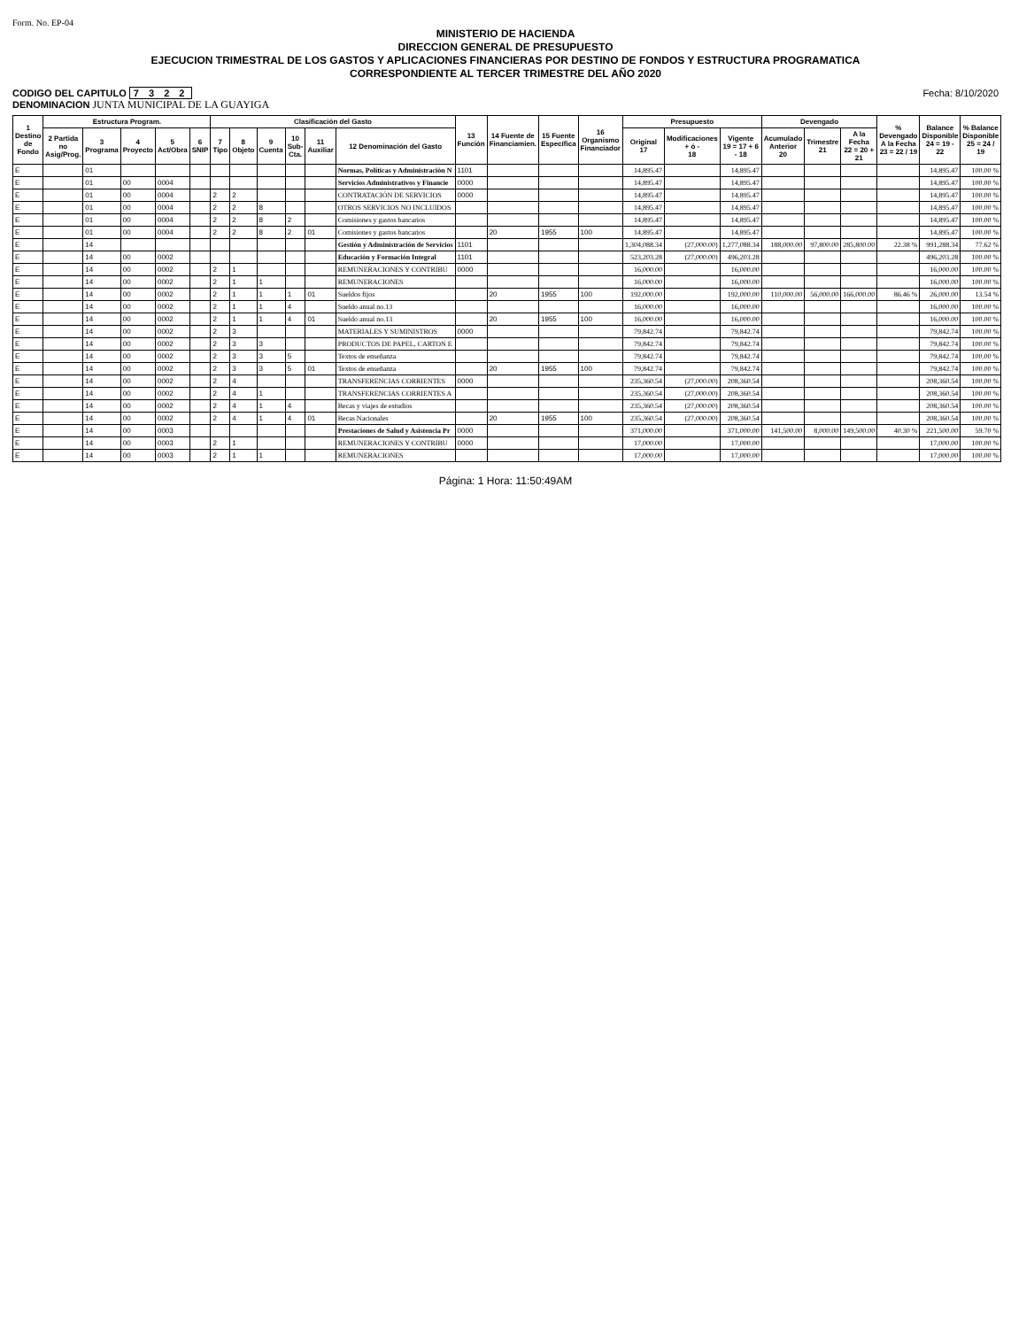Form. No. EP-04
MINISTERIO DE HACIENDA
DIRECCION GENERAL DE PRESUPUESTO
EJECUCION TRIMESTRAL DE LOS GASTOS Y APLICACIONES FINANCIERAS POR DESTINO DE FONDOS Y ESTRUCTURA PROGRAMATICA
CORRESPONDIENTE AL TERCER TRIMESTRE DEL AÑO 2020
CODIGO DEL CAPITULO 7 3 2 2
DENOMINACION JUNTA MUNICIPAL DE LA GUAYIGA
Fecha: 8/10/2020
| 1 Destino de Fondo | Estructura Program. | | | | | Clasificación del Gasto | | | | | | 13 Función | 14 Fuente de Financiamien. | 15 Fuente Específica | 16 Organismo Financiador | Presupuesto | | | Devengado | | | % Devengado A la Fecha 23 = 22 / 19 | Balance Disponible 24 = 19 - 22 | % Balance Disponible 25 = 24 / 19 |
| --- | --- | --- | --- | --- | --- | --- | --- | --- | --- | --- | --- | --- | --- | --- | --- | --- | --- | --- | --- | --- | --- | --- | --- | --- |
| | 2 Partida no Asig/Prog. | 3 Programa | 4 Proyecto | 5 Act/Obra | 6 SNIP | 7 Tipo | 8 Objeto | 9 Cuenta | 10 Sub-Cta. | 11 Auxiliar | 12 Denominación del Gasto | | | | | Original 17 | Modificaciones + ó - 18 | Vigente 19 = 17 + 6 - 18 | Acumulado Anterior 20 | Trimestre 21 | A la Fecha 22 = 20 + 21 | | | |
| E | | 01 | | | | | | | | | Normas, Políticas y Administración N | 1101 | | | | 14,895.47 | | 14,895.47 | | | | | 14,895.47 | 100.00 % |
| E | | 01 | 00 | 0004 | | | | | | | Servicios Administrativos y Financie | 0000 | | | | 14,895.47 | | 14,895.47 | | | | | 14,895.47 | 100.00 % |
| E | | 01 | 00 | 0004 | | 2 | 2 | | | | CONTRATACIÓN DE SERVICIOS | 0000 | | | | 14,895.47 | | 14,895.47 | | | | | 14,895.47 | 100.00 % |
| E | | 01 | 00 | 0004 | | 2 | 2 | 8 | | | OTROS SERVICIOS NO INCLUIDOS | | | | | 14,895.47 | | 14,895.47 | | | | | 14,895.47 | 100.00 % |
| E | | 01 | 00 | 0004 | | 2 | 2 | 8 | 2 | | Comisiones y gastos bancarios | | | | | 14,895.47 | | 14,895.47 | | | | | 14,895.47 | 100.00 % |
| E | | 01 | 00 | 0004 | | 2 | 2 | 8 | 2 | 01 | Comisiones y gastos bancarios | | 20 | 1955 | 100 | 14,895.47 | | 14,895.47 | | | | | 14,895.47 | 100.00 % |
| E | | 14 | | | | | | | | | Gestión y Administración de Servicios | 1101 | | | | 1,304,088.34 | (27,000.00) | 1,277,088.34 | 188,000.00 | 97,800.00 | 285,800.00 | 22.38 % | 991,288.34 | 77.62 % |
| E | | 14 | 00 | 0002 | | | | | | | Educación y Formación Integral | 1101 | | | | 523,203.28 | (27,000.00) | 496,203.28 | | | | | 496,203.28 | 100.00 % |
| E | | 14 | 00 | 0002 | | 2 | 1 | | | | REMUNERACIONES Y CONTRIBU | 0000 | | | | 16,000.00 | | 16,000.00 | | | | | 16,000.00 | 100.00 % |
| E | | 14 | 00 | 0002 | | 2 | 1 | 1 | | | REMUNERACIONES | | | | | 16,000.00 | | 16,000.00 | | | | | 16,000.00 | 100.00 % |
| E | | 14 | 00 | 0002 | | 2 | 1 | 1 | 1 | 01 | Sueldos fijos | | 20 | 1955 | 100 | 192,000.00 | | 192,000.00 | 110,000.00 | 56,000.00 | 166,000.00 | 86.46 % | 26,000.00 | 13.54 % |
| E | | 14 | 00 | 0002 | | 2 | 1 | 1 | 4 | | Sueldo anual no.13 | | | | | 16,000.00 | | 16,000.00 | | | | | 16,000.00 | 100.00 % |
| E | | 14 | 00 | 0002 | | 2 | 1 | 1 | 4 | 01 | Sueldo anual no.13 | | 20 | 1955 | 100 | 16,000.00 | | 16,000.00 | | | | | 16,000.00 | 100.00 % |
| E | | 14 | 00 | 0002 | | 2 | 3 | | | | MATERIALES Y SUMINISTROS | 0000 | | | | 79,842.74 | | 79,842.74 | | | | | 79,842.74 | 100.00 % |
| E | | 14 | 00 | 0002 | | 2 | 3 | 3 | | | PRODUCTOS DE PAPEL, CARTON E | | | | | 79,842.74 | | 79,842.74 | | | | | 79,842.74 | 100.00 % |
| E | | 14 | 00 | 0002 | | 2 | 3 | 3 | 5 | | Textos de enseñanza | | | | | 79,842.74 | | 79,842.74 | | | | | 79,842.74 | 100.00 % |
| E | | 14 | 00 | 0002 | | 2 | 3 | 3 | 5 | 01 | Textos de enseñanza | | 20 | 1955 | 100 | 79,842.74 | | 79,842.74 | | | | | 79,842.74 | 100.00 % |
| E | | 14 | 00 | 0002 | | 2 | 4 | | | | TRANSFERENCIAS CORRIENTES | 0000 | | | | 235,360.54 | (27,000.00) | 208,360.54 | | | | | 208,360.54 | 100.00 % |
| E | | 14 | 00 | 0002 | | 2 | 4 | 1 | | | TRANSFERENCIAS CORRIENTES A | | | | | 235,360.54 | (27,000.00) | 208,360.54 | | | | | 208,360.54 | 100.00 % |
| E | | 14 | 00 | 0002 | | 2 | 4 | 1 | 4 | | Becas y viajes de estudios | | | | | 235,360.54 | (27,000.00) | 208,360.54 | | | | | 208,360.54 | 100.00 % |
| E | | 14 | 00 | 0002 | | 2 | 4 | 1 | 4 | 01 | Becas Nacionales | | 20 | 1955 | 100 | 235,360.54 | (27,000.00) | 208,360.54 | | | | | 208,360.54 | 100.00 % |
| E | | 14 | 00 | 0003 | | | | | | | Prestaciones de Salud y Asistencia Pr | 0000 | | | | 371,000.00 | | 371,000.00 | 141,500.00 | 8,000.00 | 149,500.00 | 40.30 % | 221,500.00 | 59.70 % |
| E | | 14 | 00 | 0003 | | 2 | 1 | | | | REMUNERACIONES Y CONTRIBU | 0000 | | | | 17,000.00 | | 17,000.00 | | | | | 17,000.00 | 100.00 % |
| E | | 14 | 00 | 0003 | | 2 | 1 | 1 | | | REMUNERACIONES | | | | | 17,000.00 | | 17,000.00 | | | | | 17,000.00 | 100.00 % |
Página: 1 Hora: 11:50:49AM